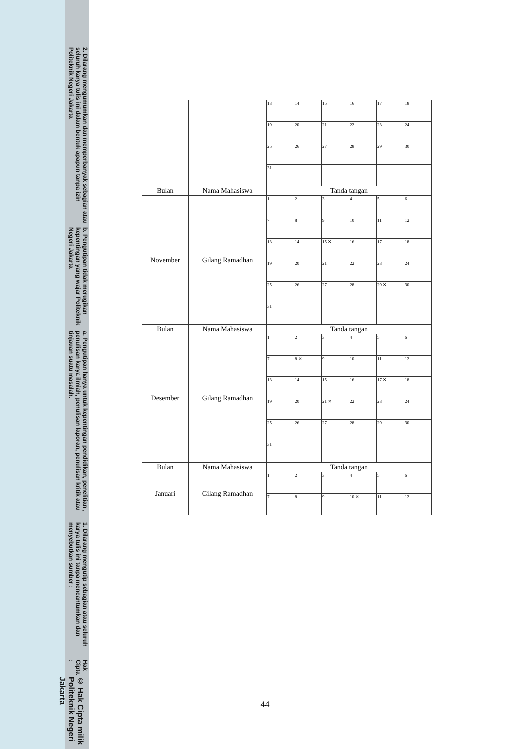© Hak Cipta milik Politeknik Negeri Jakarta
Hak Cipta :
1. Dilarang mengutip sebagian atau seluruh karya tulis ini tanpa mencantumkan dan menyebutkan sumber :
a. Pengutipan hanya untuk kepentingan pendidikan, penelitian , penulisan karya ilmiah, penulisan laporan, penulisan kritik atau tinjauan suatu masalah.
b. Pengutipan tidak merugikan kepentingan yang wajar Politeknik Negeri Jakarta
2. Dilarang mengumumkan dan memperbanyak sebagian atau seluruh karya tulis ini dalam bentuk apapun tanpa izin Politeknik Negeri Jakarta
| | | 13 | 14 | 15 | 16 | 17 | 18 |
| | | 19 | 20 | 21 | 22 | 23 | 24 |
| | | 25 | 26 | 27 | 28 | 29 | 30 |
| | | 31 | | | | | |
| Bulan | Nama Mahasiswa | Tanda tangan | | | | | |
| November | Gilang Ramadhan | 1 | 2 | 3 | 4 | 5 | 6 |
| | | 7 | 8 | 9 | 10 | 11 | 12 |
| | | 13 | 14 | 15 ✕ | 16 | 17 | 18 |
| | | 19 | 20 | 21 | 22 | 23 | 24 |
| | | 25 | 26 | 27 | 28 | 29 ✕ | 30 |
| | | 31 | | | | | |
| Bulan | Nama Mahasiswa | Tanda tangan | | | | | |
| Desember | Gilang Ramadhan | 1 | 2 | 3 | 4 | 5 | 6 |
| | | 7 | 8 ✕ | 9 | 10 | 11 | 12 |
| | | 13 | 14 | 15 | 16 | 17 ✕ | 18 |
| | | 19 | 20 | 21 ✕ | 22 | 23 | 24 |
| | | 25 | 26 | 27 | 28 | 29 | 30 |
| | | 31 | | | | | |
| Bulan | Nama Mahasiswa | Tanda tangan | | | | | |
| Januari | Gilang Ramadhan | 1 | 2 | 3 | 4 | 5 | 6 |
| | | 7 | 8 | 9 | 10 ✕ | 11 | 12 |
44